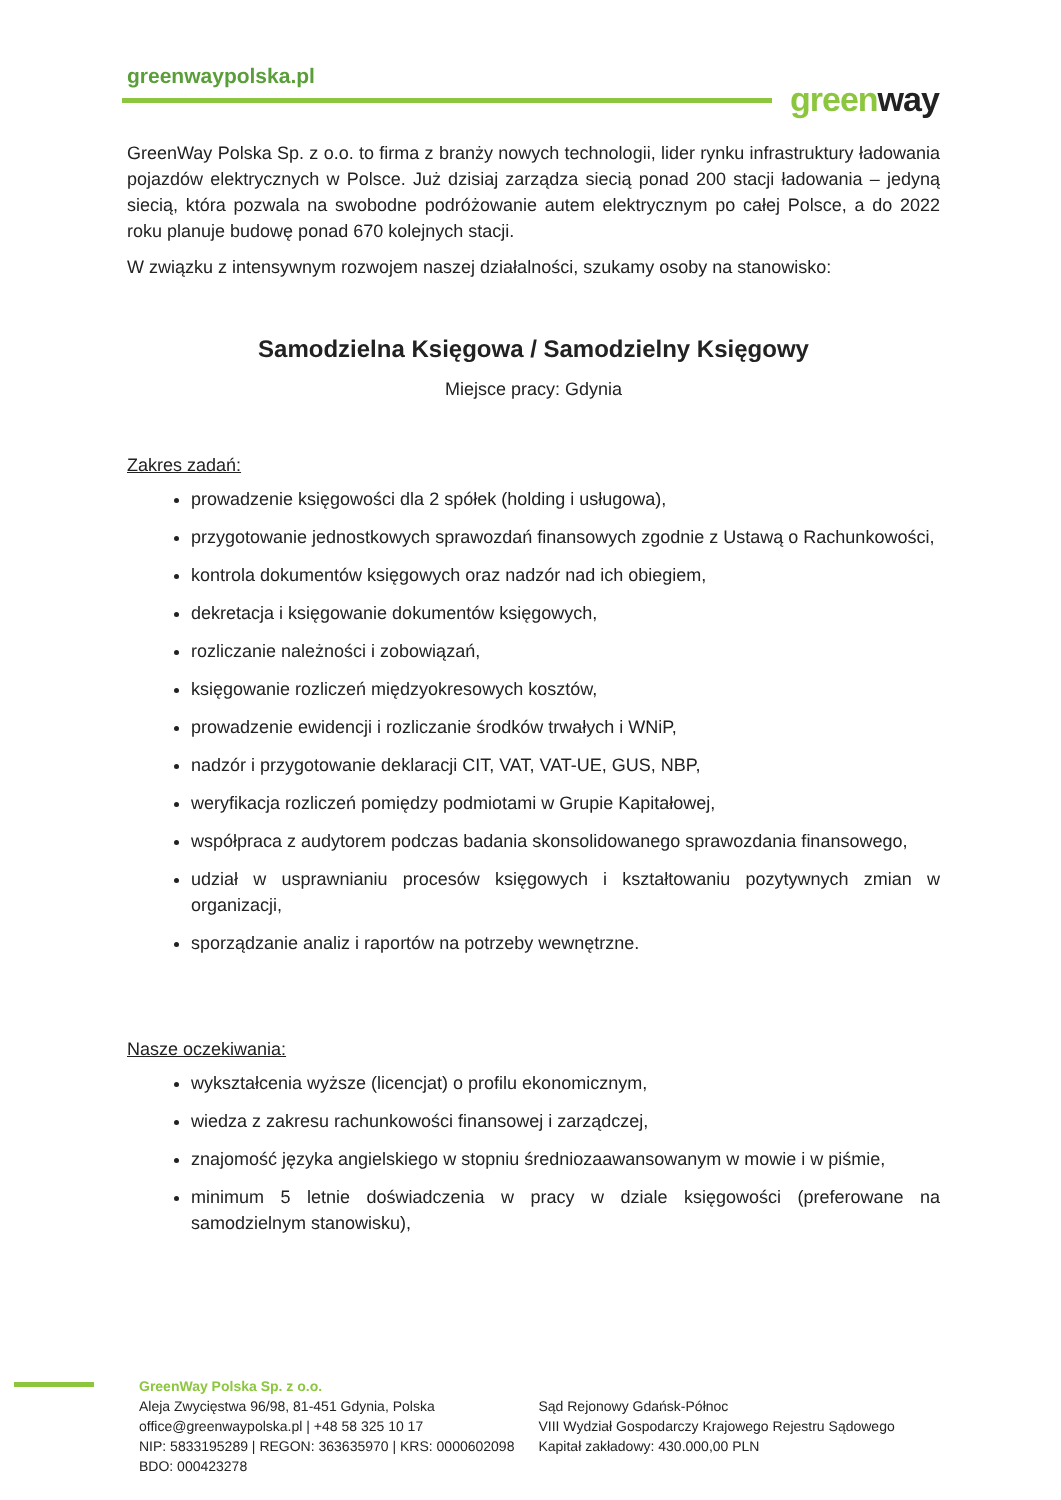greenwaypolska.pl
green way
GreenWay Polska Sp. z o.o. to firma z branży nowych technologii, lider rynku infrastruktury ładowania pojazdów elektrycznych w Polsce. Już dzisiaj zarządza siecią ponad 200 stacji ładowania – jedyną siecią, która pozwala na swobodne podróżowanie autem elektrycznym po całej Polsce, a do 2022 roku planuje budowę ponad 670 kolejnych stacji.
W związku z intensywnym rozwojem naszej działalności, szukamy osoby na stanowisko:
Samodzielna Księgowa / Samodzielny Księgowy
Miejsce pracy: Gdynia
Zakres zadań:
prowadzenie księgowości dla 2 spółek (holding i usługowa),
przygotowanie jednostkowych sprawozdań finansowych zgodnie z Ustawą o Rachunkowości,
kontrola dokumentów księgowych oraz nadzór nad ich obiegiem,
dekretacja i księgowanie dokumentów księgowych,
rozliczanie należności i zobowiązań,
księgowanie rozliczeń międzyokresowych kosztów,
prowadzenie ewidencji i rozliczanie środków trwałych i WNiP,
nadzór i przygotowanie deklaracji CIT, VAT, VAT-UE, GUS, NBP,
weryfikacja rozliczeń pomiędzy podmiotami w Grupie Kapitałowej,
współpraca z audytorem podczas badania skonsolidowanego sprawozdania finansowego,
udział w usprawnianiu procesów księgowych i kształtowaniu pozytywnych zmian w organizacji,
sporządzanie analiz i raportów na potrzeby wewnętrzne.
Nasze oczekiwania:
wykształcenia wyższe (licencjat) o profilu ekonomicznym,
wiedza z zakresu rachunkowości finansowej i zarządczej,
znajomość języka angielskiego w stopniu średniozaawansowanym w mowie i w piśmie,
minimum 5 letnie doświadczenia w pracy w dziale księgowości (preferowane na samodzielnym stanowisku),
GreenWay Polska Sp. z o.o.
Aleja Zwycięstwa 96/98, 81-451 Gdynia, Polska
office@greenwaypolska.pl | +48 58 325 10 17
NIP: 5833195289 | REGON: 363635970 | KRS: 0000602098
BDO: 000423278
Sąd Rejonowy Gdańsk-Północ
VIII Wydział Gospodarczy Krajowego Rejestru Sądowego
Kapitał zakładowy: 430.000,00 PLN